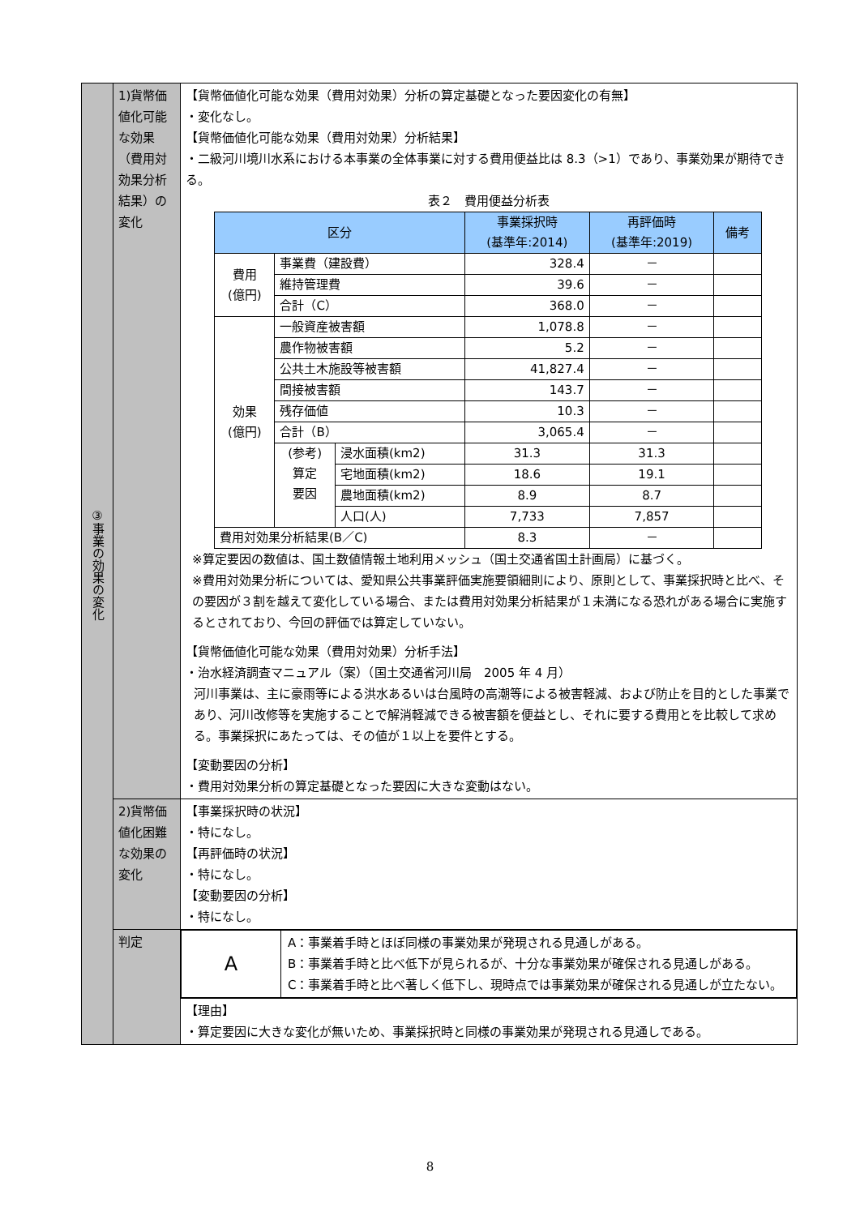| ③事業の効果の変化 | 1)貨幣価値化可能な効果（費用対効果分析結果）の変化 | 【貨幣価値化可能な効果（費用対効果）分析の算定基礎となった要因変化の有無】 ・変化なし。 【貨幣価値化可能な効果（費用対効果）分析結果】 ・二級河川境川水系における本事業の全体事業に対する費用便益比は 8.3（>1）であり、事業効果が期待できる。 表２ 費用便益分析表 / 区分 / / / 事業採択時 (基準年:2014) / 再評価時 (基準年:2019) / 備考 / / --- / --- / --- / --- / --- / --- / / 費用 (億円) / 事業費（建設費） / / 328.4 / － / / / / 維持管理費 / / 39.6 / － / / / / 合計（C） / / 368.0 / － / / / 効果 (億円) / 一般資産被害額 / / 1,078.8 / － / / / / 農作物被害額 / / 5.2 / － / / / / 公共土木施設等被害額 / / 41,827.4 / － / / / / 間接被害額 / / 143.7 / － / / / / 残存価値 / / 10.3 / － / / / / 合計（B） / / 3,065.4 / － / / / / (参考) 算定 要因 / 浸水面積(km2) / 31.3 / 31.3 / / / / / 宅地面積(km2) / 18.6 / 19.1 / / / / / 農地面積(km2) / 8.9 / 8.7 / / / / / 人口(人) / 7,733 / 7,857 / / / 費用対効果分析結果(B／C) / / / 8.3 / － / / ※算定要因の数値は、国土数値情報土地利用メッシュ（国土交通省国土計画局）に基づく。 ※費用対効果分析については、愛知県公共事業評価実施要領細則により、原則として、事業採択時と比べ、その要因が３割を越えて変化している場合、または費用対効果分析結果が１未満になる恐れがある場合に実施するとされており、今回の評価では算定していない。 【貨幣価値化可能な効果（費用対効果）分析手法】 ・治水経済調査マニュアル（案）（国土交通省河川局 2005 年 4 月） 河川事業は、主に豪雨等による洪水あるいは台風時の高潮等による被害軽減、および防止を目的とした事業であり、河川改修等を実施することで解消軽減できる被害額を便益とし、それに要する費用とを比較して求める。事業採択にあたっては、その値が１以上を要件とする。 【変動要因の分析】 ・費用対効果分析の算定基礎となった要因に大きな変動はない。 |
| | 2)貨幣価値化困難な効果の変化 | 【事業採択時の状況】 ・特になし。 【再評価時の状況】 ・特になし。 【変動要因の分析】 ・特になし。 |
| | 判定 | / A / A：事業着手時とほぼ同様の事業効果が発現される見通しがある。 B：事業着手時と比べ低下が見られるが、十分な事業効果が確保される見通しがある。 C：事業着手時と比べ著しく低下し、現時点では事業効果が確保される見通しが立たない。 / |
| | | 【理由】 ・算定要因に大きな変化が無いため、事業採択時と同様の事業効果が発現される見通しである。 |
8